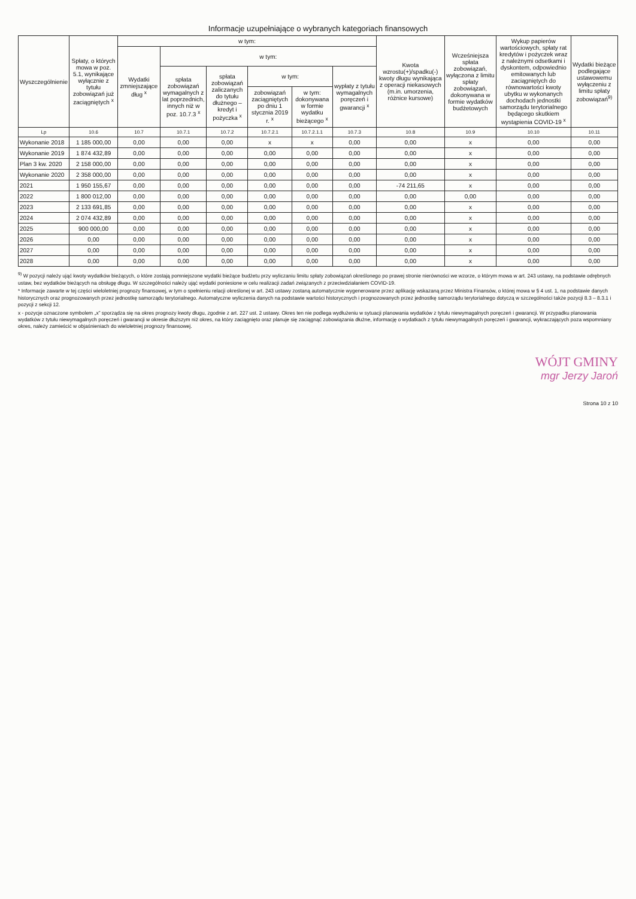Informacje uzupełniające o wybranych kategoriach finansowych
| Wyszczególnienie | Spłaty, o których mowa w poz. 5.1, wynikające wyłącznie z tytułu zobowiązań już zaciągniętych <sup>x</sup> | w tym: | | | | | | Kwota wzrostu(+)/spadku(-) kwoty długu wynikająca z operacji niekasowych (m.in. umorzenia, różnice kursowe) | Wcześniejsza spłata zobowiązań, wyłączona z limitu spłaty zobowiązań, dokonywana w formie wydatków budżetowych | Wykup papierów wartościowych, spłaty rat kredytów i pożyczek wraz z należnymi odsetkami i dyskontem, odpowiednio emitowanych lub zaciągniętych do równowartości kwoty ubytku w wykonanych dochodach jednostki samorządu terytorialnego będącego skutkiem wystąpienia COVID-19 <sup>x</sup> | Wydatki bieżące podlegające ustawowemu wyłączeniu z limitu spłaty zobowiązań<sup>9)</sup> |
| --- | --- | --- | --- | --- | --- | --- | --- | --- | --- | --- | --- |
| | | Wydatki zmniejszające dług <sup>x</sup> | w tym: | | | | | | | | |
| | | | spłata zobowiązań wymagalnych z lat poprzednich, innych niż w poz. 10.7.3 <sup>x</sup> | spłata zobowiązań zaliczanych do tytułu dłużnego – kredyt i pożyczka <sup>x</sup> | w tym: | | wypłaty z tytułu wymagalnych poręczeń i gwarancji <sup>x</sup> | | | | |
| | | | | | zobowiązań zaciągniętych po dniu 1 stycznia 2019 r. <sup>x</sup> | w tym: dokonywana w formie wydatku bieżącego <sup>x</sup> | | | | | |
| Lp | 10.6 | 10.7 | 10.7.1 | 10.7.2 | 10.7.2.1 | 10.7.2.1.1 | 10.7.3 | 10.8 | 10.9 | 10.10 | 10.11 |
| Wykonanie 2018 | 1 185 000,00 | 0,00 | 0,00 | 0,00 | x | x | 0,00 | 0,00 | x | 0,00 | 0,00 |
| Wykonanie 2019 | 1 874 432,89 | 0,00 | 0,00 | 0,00 | 0,00 | 0,00 | 0,00 | 0,00 | x | 0,00 | 0,00 |
| Plan 3 kw. 2020 | 2 158 000,00 | 0,00 | 0,00 | 0,00 | 0,00 | 0,00 | 0,00 | 0,00 | x | 0,00 | 0,00 |
| Wykonanie 2020 | 2 358 000,00 | 0,00 | 0,00 | 0,00 | 0,00 | 0,00 | 0,00 | 0,00 | x | 0,00 | 0,00 |
| 2021 | 1 950 155,67 | 0,00 | 0,00 | 0,00 | 0,00 | 0,00 | 0,00 | -74 211,65 | x | 0,00 | 0,00 |
| 2022 | 1 800 012,00 | 0,00 | 0,00 | 0,00 | 0,00 | 0,00 | 0,00 | 0,00 | 0,00 | 0,00 | 0,00 |
| 2023 | 2 133 691,85 | 0,00 | 0,00 | 0,00 | 0,00 | 0,00 | 0,00 | 0,00 | x | 0,00 | 0,00 |
| 2024 | 2 074 432,89 | 0,00 | 0,00 | 0,00 | 0,00 | 0,00 | 0,00 | 0,00 | x | 0,00 | 0,00 |
| 2025 | 900 000,00 | 0,00 | 0,00 | 0,00 | 0,00 | 0,00 | 0,00 | 0,00 | x | 0,00 | 0,00 |
| 2026 | 0,00 | 0,00 | 0,00 | 0,00 | 0,00 | 0,00 | 0,00 | 0,00 | x | 0,00 | 0,00 |
| 2027 | 0,00 | 0,00 | 0,00 | 0,00 | 0,00 | 0,00 | 0,00 | 0,00 | x | 0,00 | 0,00 |
| 2028 | 0,00 | 0,00 | 0,00 | 0,00 | 0,00 | 0,00 | 0,00 | 0,00 | x | 0,00 | 0,00 |
<sup>9)</sup> W pozycji należy ująć kwoty wydatków bieżących, o które zostają pomniejszone wydatki bieżące budżetu przy wyliczaniu limitu spłaty zobowiązań określonego po prawej stronie nierówności we wzorze, o którym mowa w art. 243 ustawy, na podstawie odrębnych ustaw, bez wydatków bieżących na obsługę długu. W szczególności należy ująć wydatki poniesione w celu realizacji zadań związanych z przeciwdziałaniem COVID-19.
* Informacje zawarte w tej części wieloletniej prognozy finansowej, w tym o spełnieniu relacji określonej w art. 243 ustawy zostaną automatycznie wygenerowane przez aplikację wskazaną przez Ministra Finansów, o której mowa w § 4 ust. 1, na podstawie danych historycznych oraz prognozowanych przez jednostkę samorządu terytorialnego. Automatyczne wyliczenia danych na podstawie wartości historycznych i prognozowanych przez jednostkę samorządu terytorialnego dotyczą w szczególności także pozycji 8.3 – 8.3.1 i pozycji z sekcji 12.
x - pozycje oznaczone symbolem „x” sporządza się na okres prognozy kwoty długu, zgodnie z art. 227 ust. 2 ustawy. Okres ten nie podlega wydłużeniu w sytuacji planowania wydatków z tytułu niewymagalnych poręczeń i gwarancji. W przypadku planowania wydatków z tytułu niewymagalnych poręczeń i gwarancji w okresie dłuższym niż okres, na który zaciągnięto oraz planuje się zaciągnąć zobowiązania dłużne, informację o wydatkach z tytułu niewymagalnych poręczeń i gwarancji, wykraczających poza wspomniany okres, należy zamieścić w objaśnieniach do wieloletniej prognozy finansowej.
WÓJT GMINY
mgr Jerzy Jaroń
Strona 10 z 10